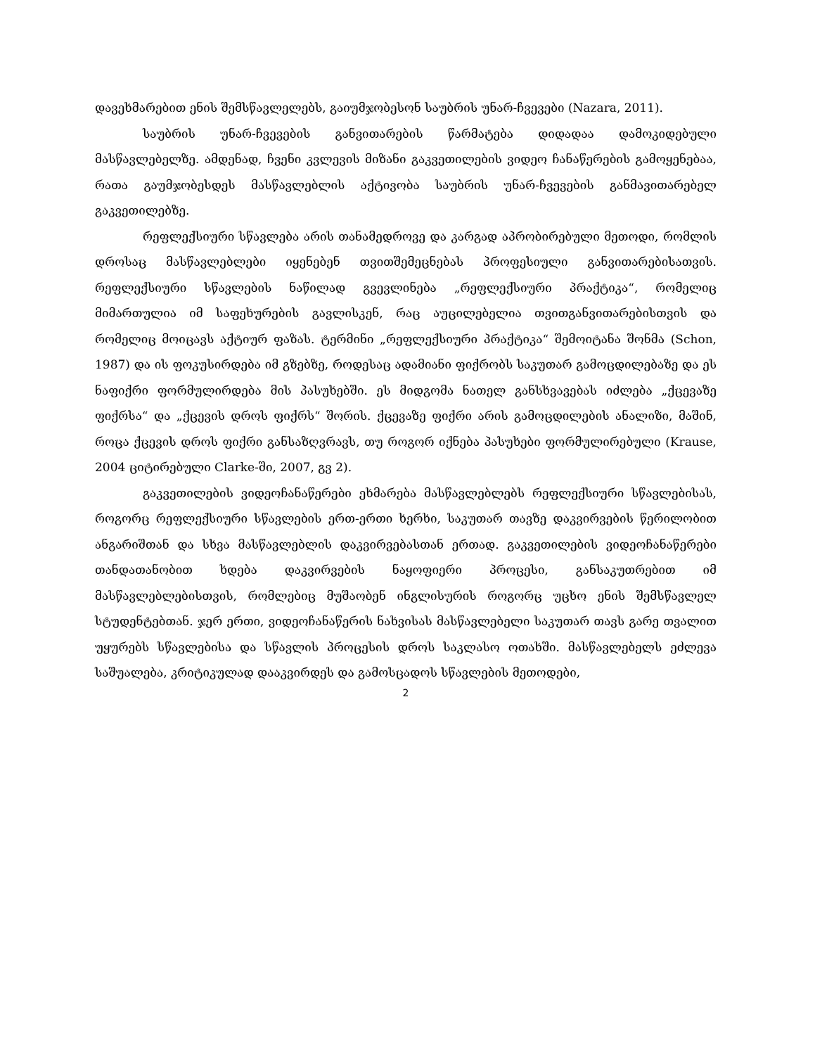დავეხმარებით ენის შემსწავლელებს, გაიუმჯობესონ საუბრის უნარ-ჩვევები (Nazara, 2011).
საუბრის უნარ-ჩვევების განვითარების წარმატება დიდადაა დამოკიდებული მასწავლებელზე. ამდენად, ჩვენი კვლევის მიზანი გაკვეთილების ვიდეო ჩანაწერების გამოყენებაა, რათა გაუმჯობესდეს მასწავლებლის აქტივობა საუბრის უნარ-ჩვევების განმავითარებელ გაკვეთილებზე.
რეფლექსიური სწავლება არის თანამედროვე და კარგად აპრობირებული მეთოდი, რომლის დროსაც მასწავლებლები იყენებენ თვითშემეცნებას პროფესიული განვითარებისათვის. რეფლექსიური სწავლების ნაწილად გვევლინება „რეფლექსიური პრაქტიკა“, რომელიც მიმართულია იმ საფეხურების გავლისკენ, რაც აუცილებელია თვითგანვითარებისთვის და რომელიც მოიცავს აქტიურ ფაზას. ტერმინი „რეფლექსიური პრაქტიკა“ შემოიტანა შონმა (Schon, 1987) და ის ფოკუსირდება იმ გზებზე, როდესაც ადამიანი ფიქრობს საკუთარ გამოცდილებაზე და ეს ნაფიქრი ფორმულირდება მის პასუხებში. ეს მიდგომა ნათელ განსხვავებას იძლება „ქცევაზე ფიქრსა“ და „ქცევის დროს ფიქრს“ შორის. ქცევაზე ფიქრი არის გამოცდილების ანალიზი, მაშინ, როცა ქცევის დროს ფიქრი განსაზღვრავს, თუ როგორ იქნება პასუხები ფორმულირებული (Krause, 2004 ციტირებული Clarke-ში, 2007, გვ 2).
გაკვეთილების ვიდეოჩანაწერები ეხმარება მასწავლებლებს რეფლექსიური სწავლებისას, როგორც რეფლექსიური სწავლების ერთ-ერთი ხერხი, საკუთარ თავზე დაკვირვების წერილობით ანგარიშთან და სხვა მასწავლებლის დაკვირვებასთან ერთად. გაკვეთილების ვიდეოჩანაწერები თანდათანობით ხდება დაკვირვების ნაყოფიერი პროცესი, განსაკუთრებით იმ მასწავლებლებისთვის, რომლებიც მუშაობენ ინგლისურის როგორც უცხო ენის შემსწავლელ სტუდენტებთან. ჯერ ერთი, ვიდეოჩანაწერის ნახვისას მასწავლებელი საკუთარ თავს გარე თვალით უყურებს სწავლებისა და სწავლის პროცესის დროს საკლასო ოთახში. მასწავლებელს ეძლევა საშუალება, კრიტიკულად დააკვირდეს და გამოსცადოს სწავლების მეთოდები,
2